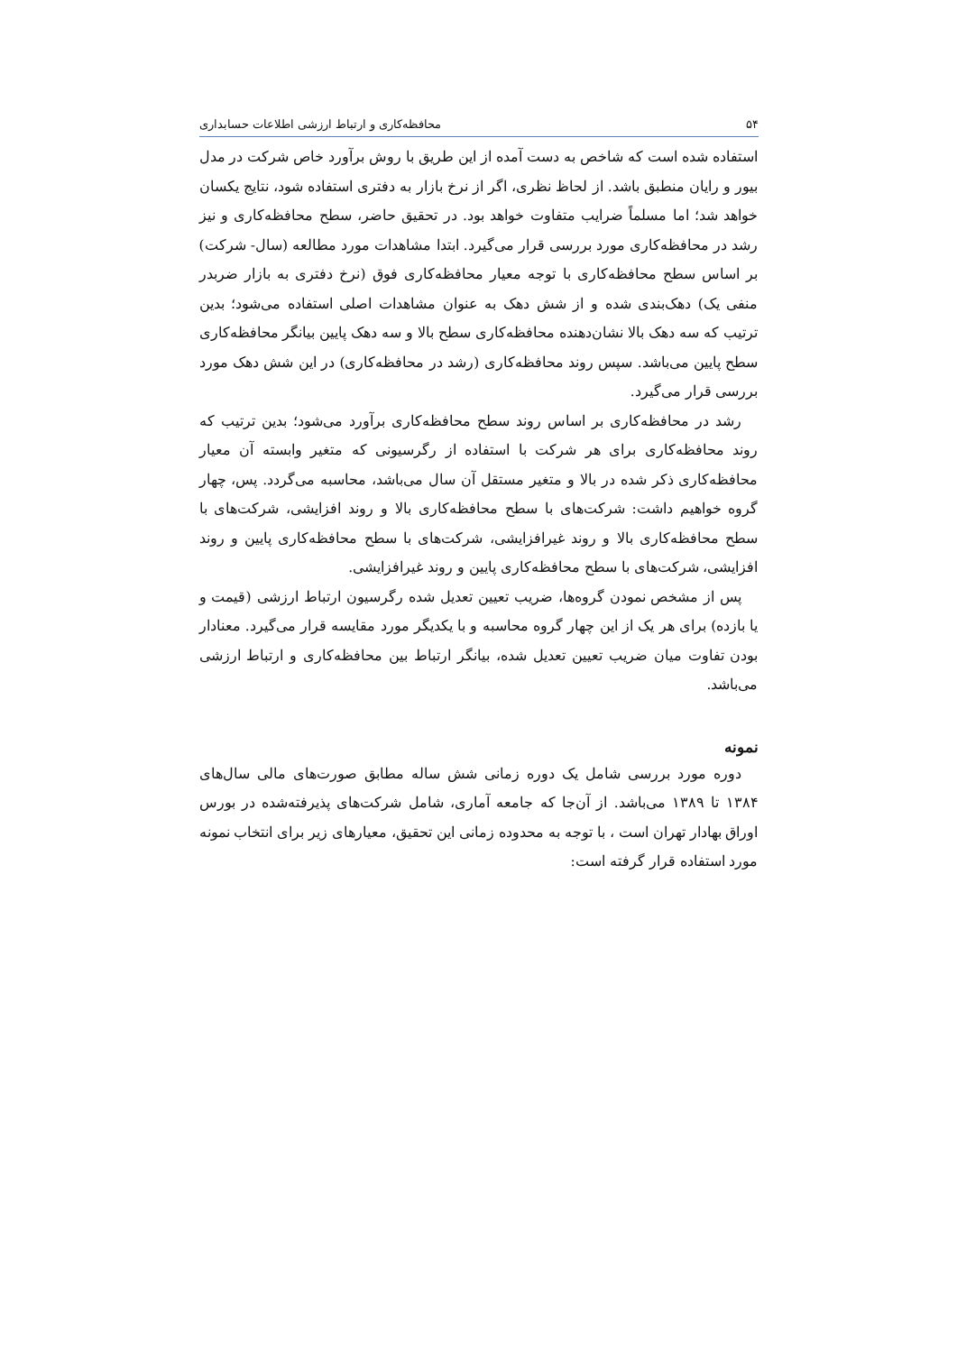۵۴ محافظه‌کاری و ارتباط ارزشی اطلاعات حسابداری
استفاده شده است که شاخص به دست آمده از این طریق با روش برآورد خاص شرکت در مدل بیور و رایان منطبق باشد. از لحاظ نظری، اگر از نرخ بازار به دفتری استفاده شود، نتایج یکسان خواهد شد؛ اما مسلماً ضرایب متفاوت خواهد بود. در تحقیق حاضر، سطح محافظه‌کاری و نیز رشد در محافظه‌کاری مورد بررسی قرار می‌گیرد. ابتدا مشاهدات مورد مطالعه (سال- شرکت) بر اساس سطح محافظه‌کاری با توجه معیار محافظه‌کاری فوق (نرخ دفتری به بازار ضربدر منفی یک) دهک‌بندی شده و از شش دهک به عنوان مشاهدات اصلی استفاده می‌شود؛ بدین ترتیب که سه دهک بالا نشان‌دهنده محافظه‌کاری سطح بالا و سه دهک پایین بیانگر محافظه‌کاری سطح پایین می‌باشد. سپس روند محافظه‌کاری (رشد در محافظه‌کاری) در این شش دهک مورد بررسی قرار می‌گیرد.
رشد در محافظه‌کاری بر اساس روند سطح محافظه‌کاری برآورد می‌شود؛ بدین ترتیب که روند محافظه‌کاری برای هر شرکت با استفاده از رگرسیونی که متغیر وابسته آن معیار محافظه‌کاری ذکر شده در بالا و متغیر مستقل آن سال می‌باشد، محاسبه می‌گردد. پس، چهار گروه خواهیم داشت: شرکت‌های با سطح محافظه‌کاری بالا و روند افزایشی، شرکت‌های با سطح محافظه‌کاری بالا و روند غیرافزایشی، شرکت‌های با سطح محافظه‌کاری پایین و روند افزایشی، شرکت‌های با سطح محافظه‌کاری پایین و روند غیرافزایشی.
پس از مشخص نمودن گروه‌ها، ضریب تعیین تعدیل شده رگرسیون ارتباط ارزشی (قیمت و یا بازده) برای هر یک از این چهار گروه محاسبه و با یکدیگر مورد مقایسه قرار می‌گیرد. معنادار بودن تفاوت میان ضریب تعیین تعدیل شده، بیانگر ارتباط بین محافظه‌کاری و ارتباط ارزشی می‌باشد.
نمونه
دوره مورد بررسی شامل یک دوره زمانی شش ساله مطابق صورت‌های مالی سال‌های ۱۳۸۴ تا ۱۳۸۹ می‌باشد. از آن‌جا که جامعه آماری، شامل شرکت‌های پذیرفته‌شده در بورس اوراق بهادار تهران است ، با توجه به محدوده زمانی این تحقیق، معیارهای زیر برای انتخاب نمونه مورد استفاده قرار گرفته است: